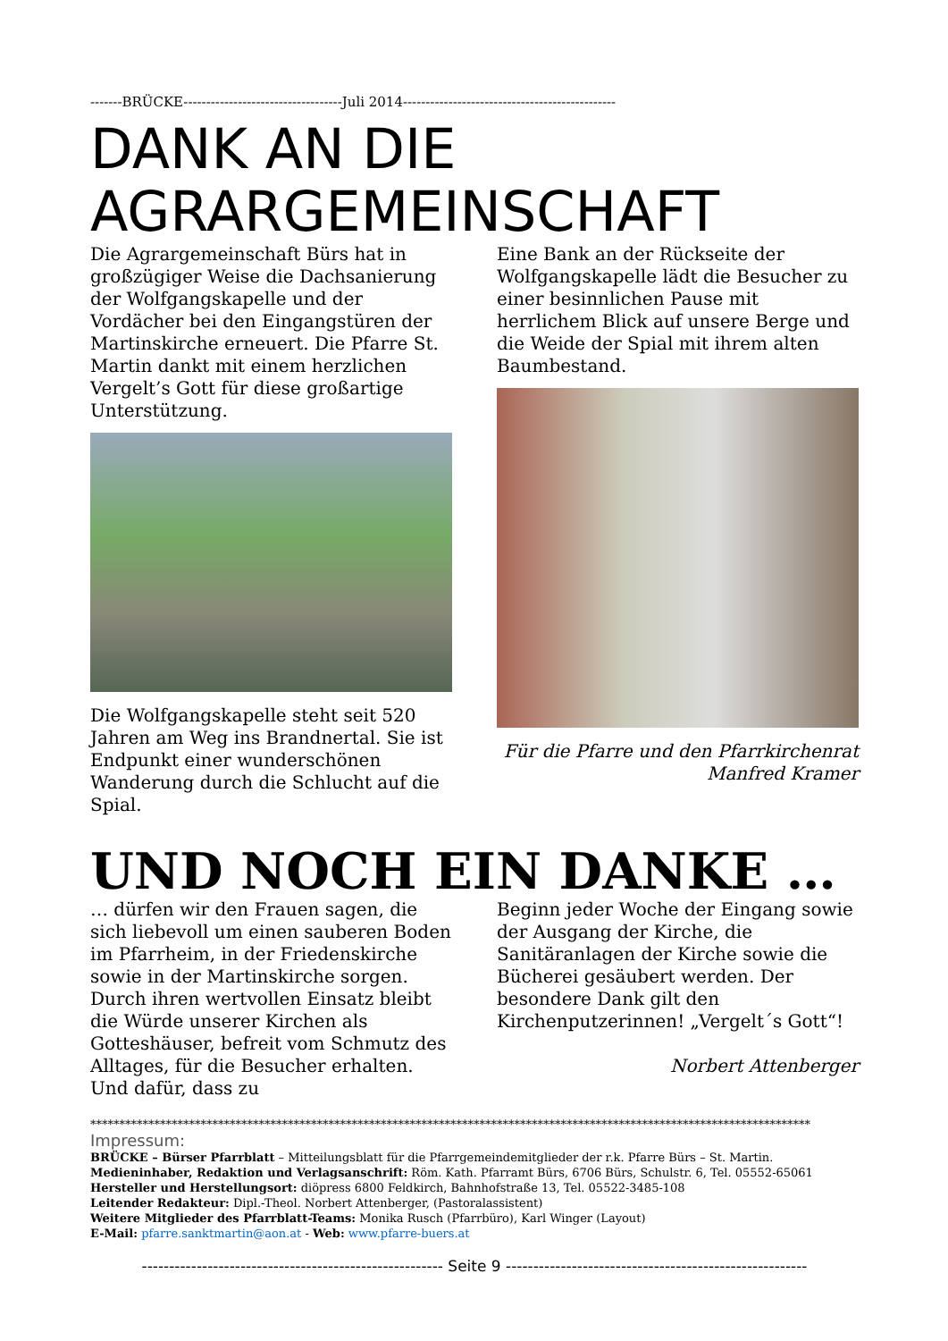-------BRÜCKE-----------------------------------Juli 2014-----------------------------------------------
DANK AN DIE
AGRARGEMEINSCHAFT
Die Agrargemeinschaft Bürs hat in großzügiger Weise die Dachsanierung der Wolfgangskapelle und der Vordächer bei den Eingangstüren der Martinskirche erneuert. Die Pfarre St. Martin dankt mit einem herzlichen Vergelt’s Gott für diese großartige Unterstützung.
Die Wolfgangskapelle steht seit 520 Jahren am Weg ins Brandnertal. Sie ist Endpunkt einer wunderschönen Wanderung durch die Schlucht auf die Spial.
Eine Bank an der Rückseite der Wolfgangskapelle lädt die Besucher zu einer besinnlichen Pause mit herrlichem Blick auf unsere Berge und die Weide der Spial mit ihrem alten Baumbestand.
Für die Pfarre und den Pfarrkirchenrat
Manfred Kramer
UND NOCH EIN DANKE …
… dürfen wir den Frauen sagen, die sich liebevoll um einen sauberen Boden im Pfarrheim, in der Friedenskirche sowie in der Martinskirche sorgen. Durch ihren wertvollen Einsatz bleibt die Würde unserer Kirchen als Gotteshäuser, befreit vom Schmutz des Alltages, für die Besucher erhalten. Und dafür, dass zu
Beginn jeder Woche der Eingang sowie der Ausgang der Kirche, die Sanitäranlagen der Kirche sowie die Bücherei gesäubert werden. Der besondere Dank gilt den Kirchenputzerinnen! „Vergelt´s Gott“!
Norbert Attenberger
****************************************************************************************************************************
Impressum:
BRÜCKE – Bürser Pfarrblatt – Mitteilungsblatt für die Pfarrgemeindemitglieder der r.k. Pfarre Bürs – St. Martin.
Medieninhaber, Redaktion und Verlagsanschrift: Röm. Kath. Pfarramt Bürs, 6706 Bürs, Schulstr. 6, Tel. 05552-65061
Hersteller und Herstellungsort: diöpress 6800 Feldkirch, Bahnhofstraße 13, Tel. 05522-3485-108
Leitender Redakteur: Dipl.-Theol. Norbert Attenberger, (Pastoralassistent)
Weitere Mitglieder des Pfarrblatt-Teams: Monika Rusch (Pfarrbüro), Karl Winger (Layout)
E-Mail: pfarre.sanktmartin@aon.at - Web: www.pfarre-buers.at
------------------------------------------------------- Seite 9 -------------------------------------------------------